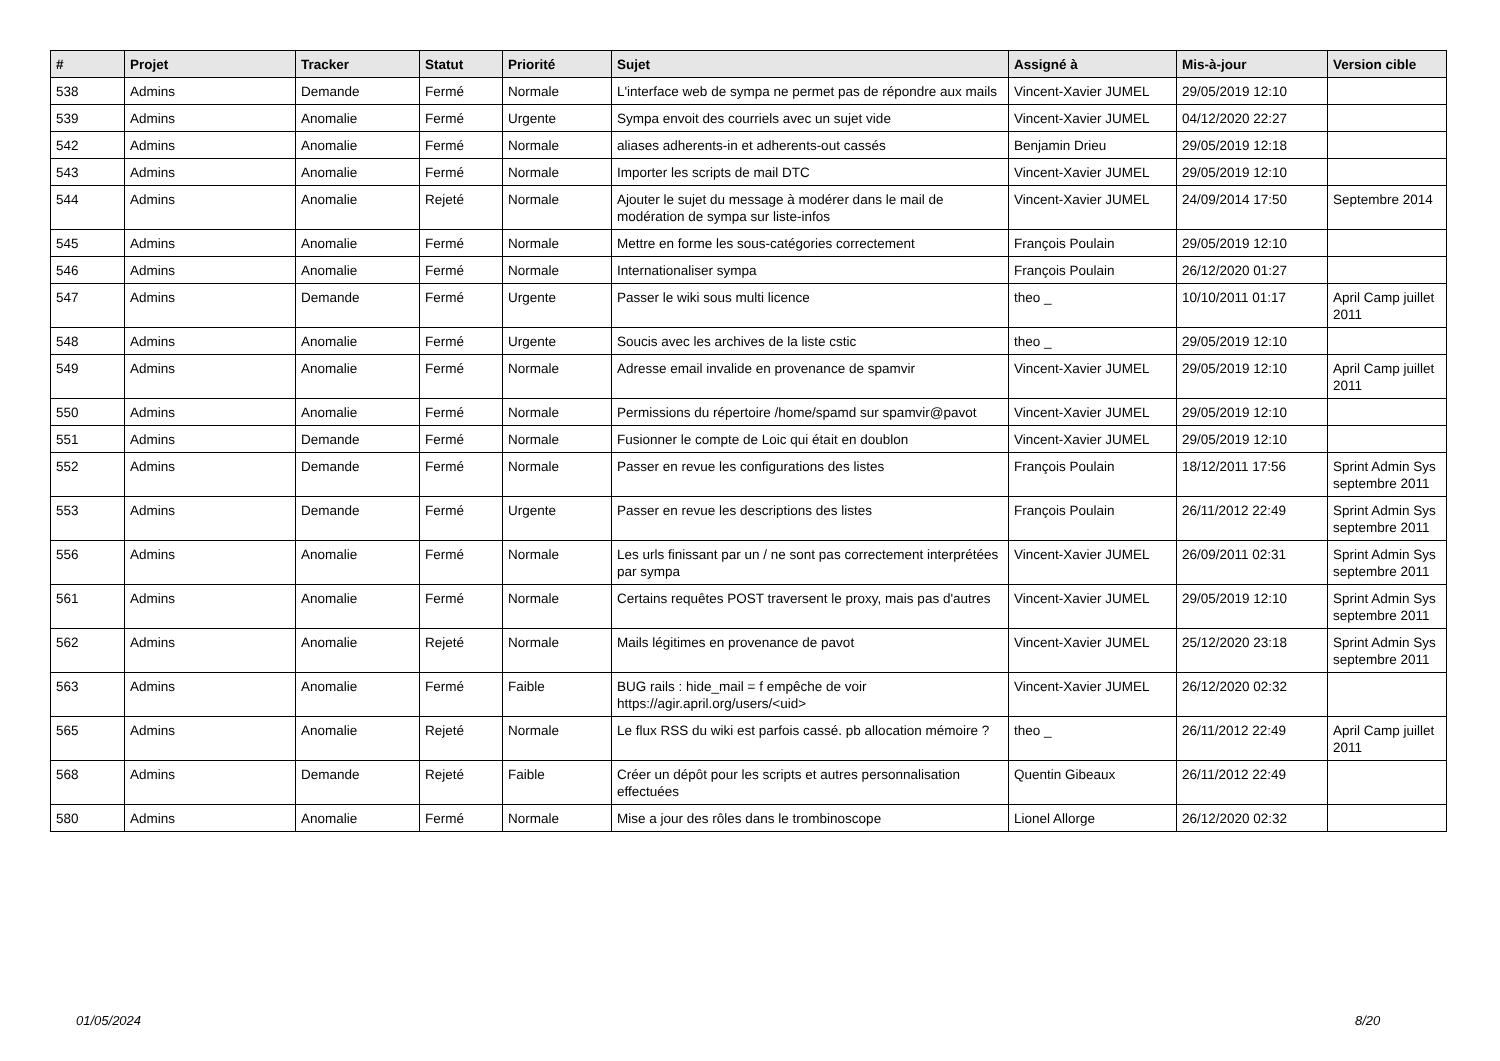| # | Projet | Tracker | Statut | Priorité | Sujet | Assigné à | Mis-à-jour | Version cible |
| --- | --- | --- | --- | --- | --- | --- | --- | --- |
| 538 | Admins | Demande | Fermé | Normale | L'interface web de sympa ne permet pas de répondre aux mails | Vincent-Xavier JUMEL | 29/05/2019 12:10 | |
| 539 | Admins | Anomalie | Fermé | Urgente | Sympa envoit des courriels avec un sujet vide | Vincent-Xavier JUMEL | 04/12/2020 22:27 | |
| 542 | Admins | Anomalie | Fermé | Normale | aliases adherents-in et adherents-out cassés | Benjamin Drieu | 29/05/2019 12:18 | |
| 543 | Admins | Anomalie | Fermé | Normale | Importer les scripts de mail DTC | Vincent-Xavier JUMEL | 29/05/2019 12:10 | |
| 544 | Admins | Anomalie | Rejeté | Normale | Ajouter le sujet du message à modérer dans le mail de modération de sympa sur liste-infos | Vincent-Xavier JUMEL | 24/09/2014 17:50 | Septembre 2014 |
| 545 | Admins | Anomalie | Fermé | Normale | Mettre en forme les sous-catégories correctement | François Poulain | 29/05/2019 12:10 | |
| 546 | Admins | Anomalie | Fermé | Normale | Internationaliser sympa | François Poulain | 26/12/2020 01:27 | |
| 547 | Admins | Demande | Fermé | Urgente | Passer le wiki sous multi licence | theo _ | 10/10/2011 01:17 | April Camp juillet 2011 |
| 548 | Admins | Anomalie | Fermé | Urgente | Soucis avec les archives de la liste cstic | theo _ | 29/05/2019 12:10 | |
| 549 | Admins | Anomalie | Fermé | Normale | Adresse email invalide en provenance de spamvir | Vincent-Xavier JUMEL | 29/05/2019 12:10 | April Camp juillet 2011 |
| 550 | Admins | Anomalie | Fermé | Normale | Permissions du répertoire /home/spamd sur spamvir@pavot | Vincent-Xavier JUMEL | 29/05/2019 12:10 | |
| 551 | Admins | Demande | Fermé | Normale | Fusionner le compte de Loic qui était en doublon | Vincent-Xavier JUMEL | 29/05/2019 12:10 | |
| 552 | Admins | Demande | Fermé | Normale | Passer en revue les configurations des listes | François Poulain | 18/12/2011 17:56 | Sprint Admin Sys septembre 2011 |
| 553 | Admins | Demande | Fermé | Urgente | Passer en revue les descriptions des listes | François Poulain | 26/11/2012 22:49 | Sprint Admin Sys septembre 2011 |
| 556 | Admins | Anomalie | Fermé | Normale | Les urls finissant par un / ne sont pas correctement interprétées par sympa | Vincent-Xavier JUMEL | 26/09/2011 02:31 | Sprint Admin Sys septembre 2011 |
| 561 | Admins | Anomalie | Fermé | Normale | Certains requêtes POST traversent le proxy, mais pas d'autres | Vincent-Xavier JUMEL | 29/05/2019 12:10 | Sprint Admin Sys septembre 2011 |
| 562 | Admins | Anomalie | Rejeté | Normale | Mails légitimes en provenance de pavot | Vincent-Xavier JUMEL | 25/12/2020 23:18 | Sprint Admin Sys septembre 2011 |
| 563 | Admins | Anomalie | Fermé | Faible | BUG rails : hide_mail = f empêche de voir https://agir.april.org/users/<uid> | Vincent-Xavier JUMEL | 26/12/2020 02:32 | |
| 565 | Admins | Anomalie | Rejeté | Normale | Le flux RSS du wiki est parfois cassé. pb allocation mémoire ? | theo _ | 26/11/2012 22:49 | April Camp juillet 2011 |
| 568 | Admins | Demande | Rejeté | Faible | Créer un dépôt pour les scripts et autres personnalisation effectuées | Quentin Gibeaux | 26/11/2012 22:49 | |
| 580 | Admins | Anomalie | Fermé | Normale | Mise a jour des rôles dans le trombinoscope | Lionel Allorge | 26/12/2020 02:32 | |
01/05/2024 8/20